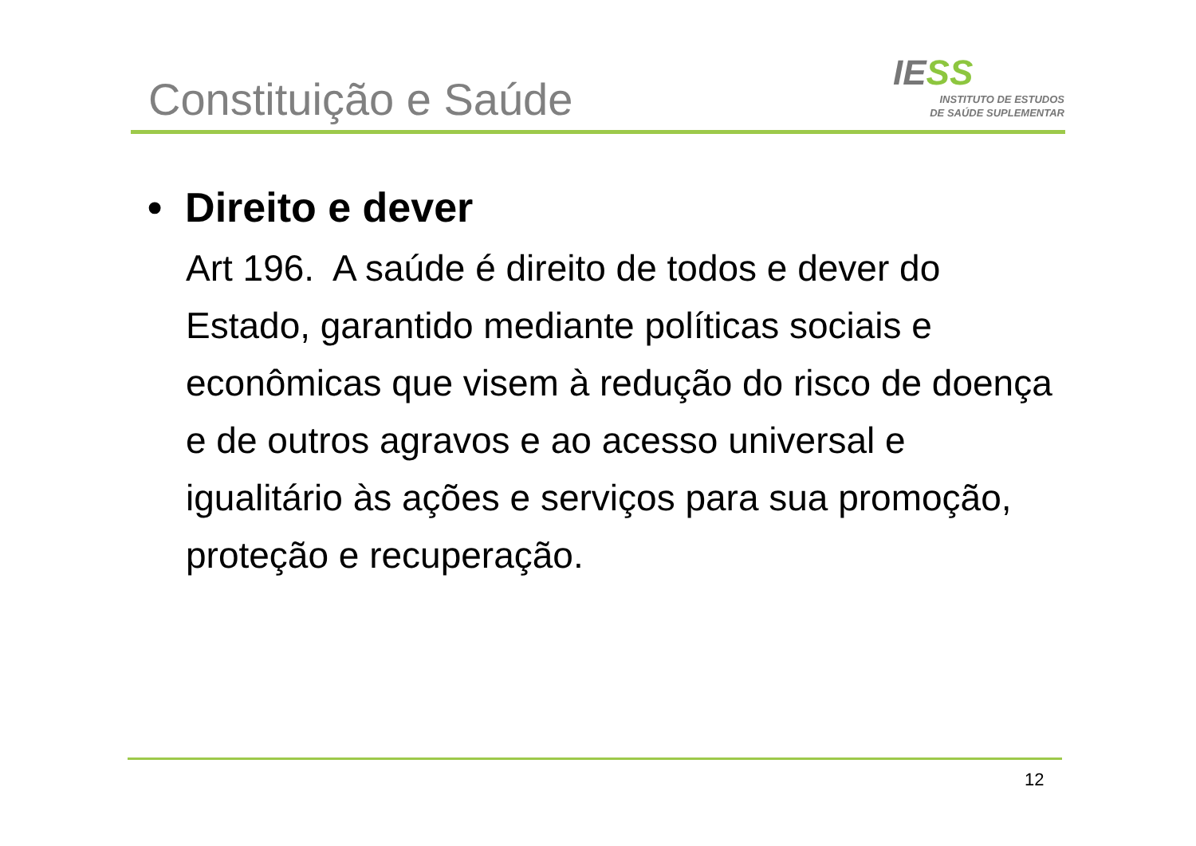Constituição e Saúde
IESS
INSTITUTO DE ESTUDOS
DE SAÚDE SUPLEMENTAR
• Direito e dever
Art 196. A saúde é direito de todos e dever do Estado, garantido mediante políticas sociais e econômicas que visem à redução do risco de doença e de outros agravos e ao acesso universal e igualitário às ações e serviços para sua promoção, proteção e recuperação.
12